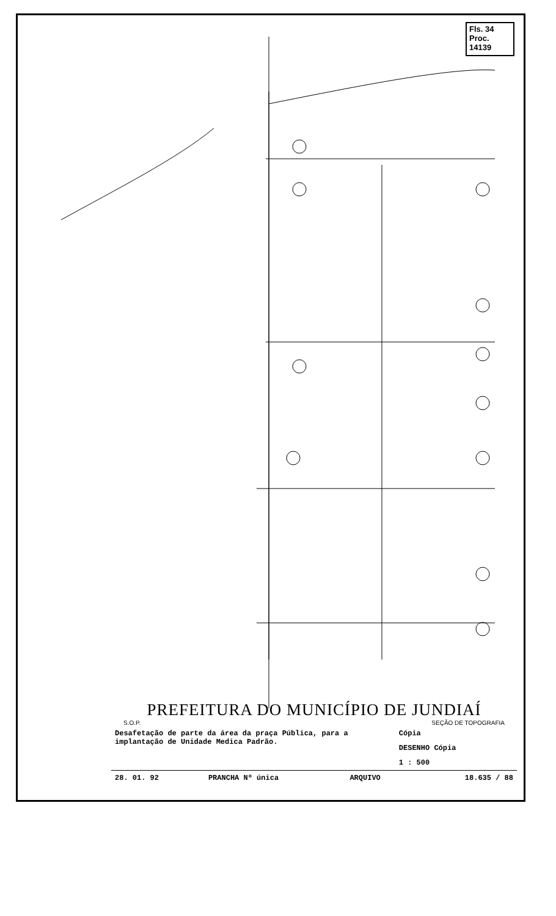Fls. 34
Proc. 14139
PREFEITURA DO MUNICÍPIO DE JUNDIAÍ
S.O.P. SEÇÃO DE TOPOGRAFIA
| Desafetação de parte da área da praça Pública, para a implantação de Unidade Medica Padrão. | Cópia |
| | DESENHO Cópia |
| | 1 : 500 |
| 28. 01. 92 | PRANCHA Nº única | ARQUIVO | 18.635 / 88 |